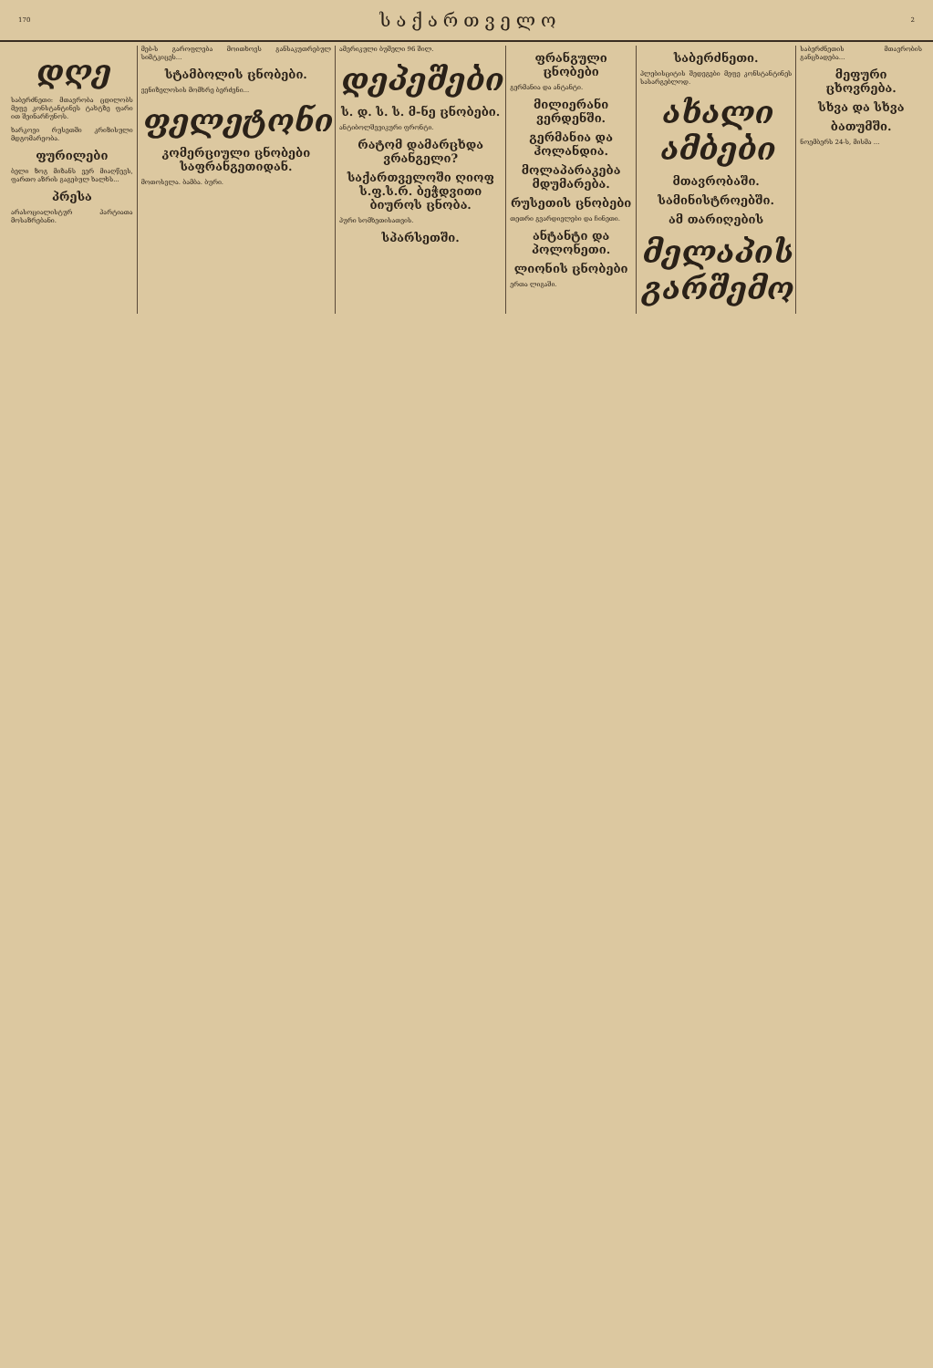170 საქართველო 2
დღე
საბერძნეთი: მთავრობა ცდილობს მეფე კონსტანტინეს ტახტზე ფარი ით შეინარჩუნოს.
ხარკოვი რუსეთში კრიზისული მდგომარეობა.
ფურილები
ბელი ზოგ მიზანს ვერ მიაღწევს, ფართო აზრის გაგებულ ხალხს...
პრესა
არასოციალისტურ პარტიათა მოსაზრებანი.
მებ-ს გაროფლება მოითხოვს განსაკუთრებულ სიმტკიცეს...
სტამბოლის ცნობები.
ვენიზელოსის მომხრე ბერძენი...
ფელეტონი
კომერციული ცნობები საფრანგეთიდან.
მოთოსვლა. ბამბა. ბური.
ამერიკული ბუშელი 96 შილ.
დეპეშები
ს. დ. ს. ს. მ-ნე ცნობები.
ანტიბოლშევიკური ფრონტი.
რატომ დამარცხდა ვრანგელი?
საქართველოში ღიოფ ს.ფ.ს.რ. ბეჭდვითი ბიუროს ცნობა.
პური სომხეთისათვის.
სპარსეთში.
ფრანგული ცნობები
გერმანია და ანტანტი.
მილიერანი ვერდენში.
გერმანია და ჰოლანდია.
მოლაპარაკება მდუმარება.
რუსეთის ცნობები
თეთრი გვარდიელები და ჩინეთი.
ანტანტი და პოლონეთი.
ლიონის ცნობები
ერთა ლიგაში.
საბერძნეთი.
პლებისციტის შედეგები მეფე კონსტანტინეს სასარგებლოდ.
ახალი ამბები
მთავრობაში.
სამინისტროებში.
ამ თარიღების
მელაპის გარშემო
საბერძნეთის მთავრობის განცხადება...
მეფური ცხოვრება.
სხვა და სხვა
ბათუმში.
ნოემბერს 24-ს, მისმა ...